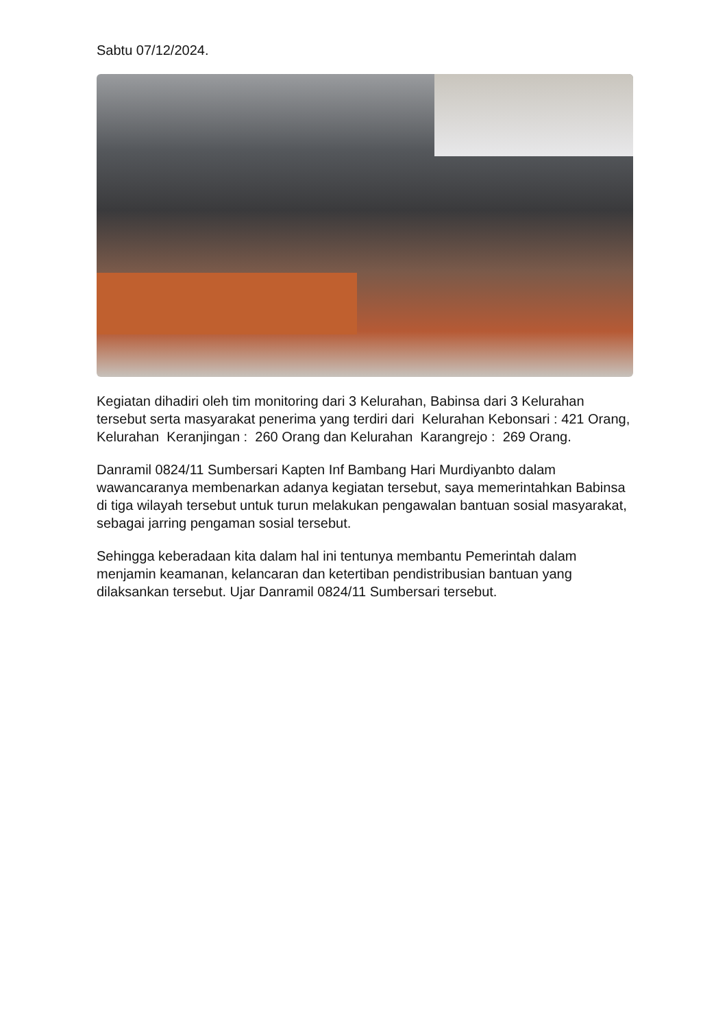Sabtu 07/12/2024.
Kegiatan dihadiri oleh tim monitoring dari 3 Kelurahan, Babinsa dari 3 Kelurahan tersebut serta masyarakat penerima yang terdiri dari Kelurahan Kebonsari : 421 Orang, Kelurahan Keranjingan : 260 Orang dan Kelurahan Karangrejo : 269 Orang.
Danramil 0824/11 Sumbersari Kapten Inf Bambang Hari Murdiyanbto dalam wawancaranya membenarkan adanya kegiatan tersebut, saya memerintahkan Babinsa di tiga wilayah tersebut untuk turun melakukan pengawalan bantuan sosial masyarakat, sebagai jarring pengaman sosial tersebut.
Sehingga keberadaan kita dalam hal ini tentunya membantu Pemerintah dalam menjamin keamanan, kelancaran dan ketertiban pendistribusian bantuan yang dilaksankan tersebut. Ujar Danramil 0824/11 Sumbersari tersebut.